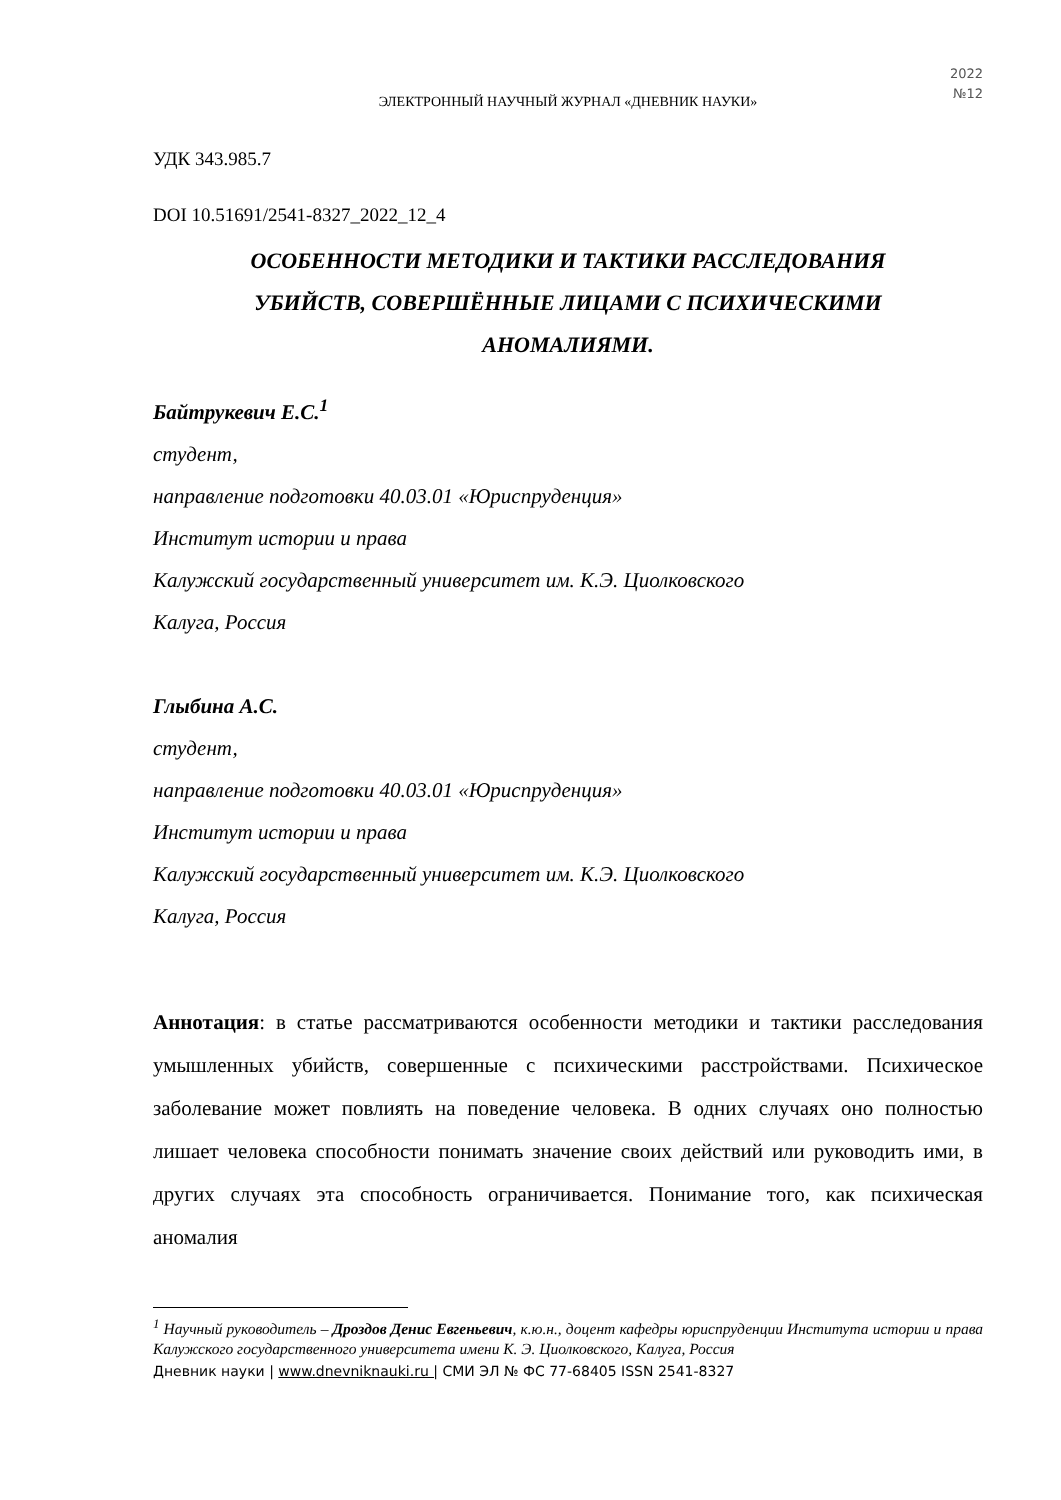2022
№12
ЭЛЕКТРОННЫЙ НАУЧНЫЙ ЖУРНАЛ «ДНЕВНИК НАУКИ»
УДК 343.985.7
DOI 10.51691/2541-8327_2022_12_4
ОСОБЕННОСТИ МЕТОДИКИ И ТАКТИКИ РАССЛЕДОВАНИЯ
УБИЙСТВ, СОВЕРШЁННЫЕ ЛИЦАМИ С ПСИХИЧЕСКИМИ
АНОМАЛИЯМИ.
Байтрукевич Е.С.<sup>1</sup>
студент,
направление подготовки 40.03.01 «Юриспруденция»
Институт истории и права
Калужский государственный университет им. К.Э. Циолковского
Калуга, Россия
Глыбина А.С.
студент,
направление подготовки 40.03.01 «Юриспруденция»
Институт истории и права
Калужский государственный университет им. К.Э. Циолковского
Калуга, Россия
Аннотация: в статье рассматриваются особенности методики и тактики расследования умышленных убийств, совершенные с психическими расстройствами. Психическое заболевание может повлиять на поведение человека. В одних случаях оно полностью лишает человека способности понимать значение своих действий или руководить ими, в других случаях эта способность ограничивается. Понимание того, как психическая аномалия
<sup>1</sup> Научный руководитель – Дроздов Денис Евгеньевич, к.ю.н., доцент кафедры юриспруденции Института истории и права Калужского государственного университета имени К. Э. Циолковского, Калуга, Россия
Дневник науки | www.dnevniknauki.ru | СМИ ЭЛ № ФС 77-68405 ISSN 2541-8327